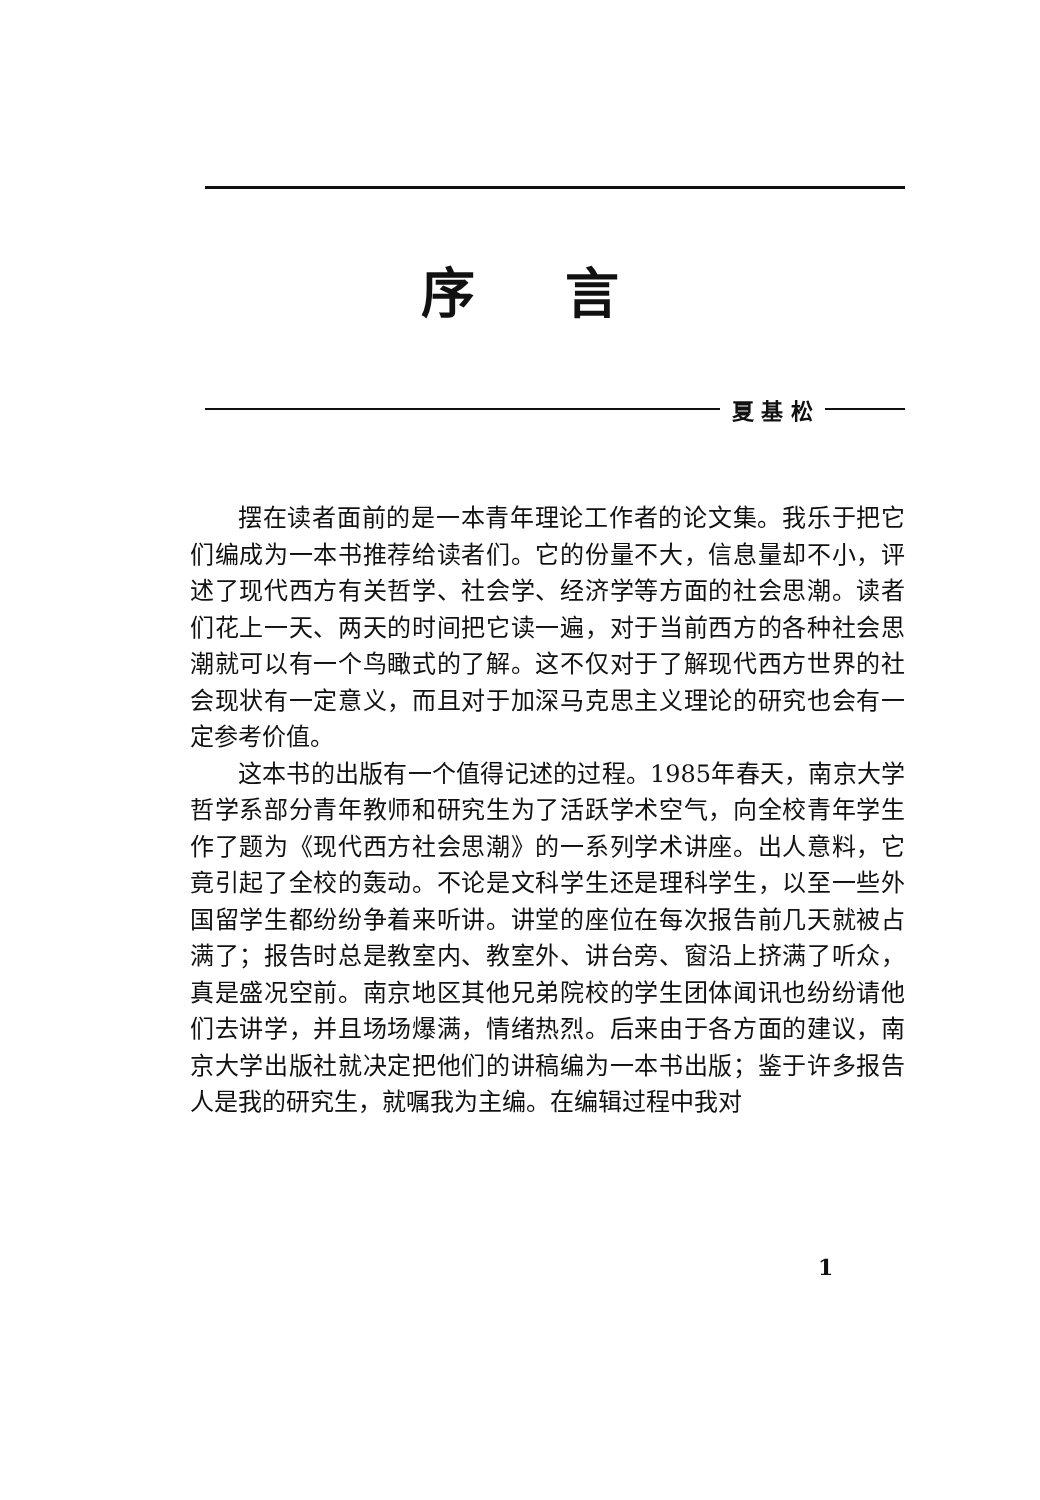序言
夏 基 松
摆在读者面前的是一本青年理论工作者的论文集。我乐于把它们编成为一本书推荐给读者们。它的份量不大，信息量却不小，评述了现代西方有关哲学、社会学、经济学等方面的社会思潮。读者们花上一天、两天的时间把它读一遍，对于当前西方的各种社会思潮就可以有一个鸟瞰式的了解。这不仅对于了解现代西方世界的社会现状有一定意义，而且对于加深马克思主义理论的研究也会有一定参考价值。
这本书的出版有一个值得记述的过程。1985年春天，南京大学哲学系部分青年教师和研究生为了活跃学术空气，向全校青年学生作了题为《现代西方社会思潮》的一系列学术讲座。出人意料，它竟引起了全校的轰动。不论是文科学生还是理科学生，以至一些外国留学生都纷纷争着来听讲。讲堂的座位在每次报告前几天就被占满了；报告时总是教室内、教室外、讲台旁、窗沿上挤满了听众，真是盛况空前。南京地区其他兄弟院校的学生团体闻讯也纷纷请他们去讲学，并且场场爆满，情绪热烈。后来由于各方面的建议，南京大学出版社就决定把他们的讲稿编为一本书出版；鉴于许多报告人是我的研究生，就嘱我为主编。在编辑过程中我对
1